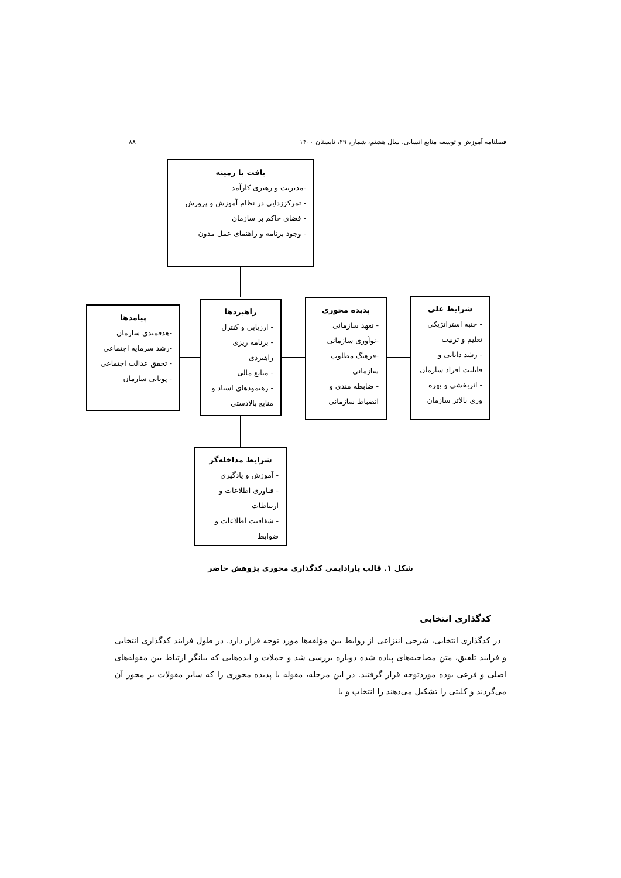فصلنامه آموزش و توسعه منابع انسانی، سال هشتم، شماره ۲۹، تابستان ۱۴۰۰ ۸۸
بافت یا زمینه
-مدیریت و رهبری کارآمد
- تمرکززدایی در نظام آموزش و پرورش
- فضای حاکم بر سازمان
- وجود برنامه و راهنمای عمل مدون
شرایط علی
- جنبه استراتژیکی تعلیم و تربیت
- رشد دانایی و قابلیت افراد سازمان
- اثربخشی و بهره وری بالاتر سازمان
پدیده محوری
- تعهد سازمانی
-نوآوری سازمانی
-فرهنگ مطلوب سازمانی
- ضابطه مندی و انضباط سازمانی
راهبردها
- ارزیابی و کنترل
- برنامه ریزی راهبردی
- منابع مالی
- رهنمودهای اسناد و منابع بالادستی
پیامدها
-هدفمندی سازمان
-رشد سرمایه اجتماعی
- تحقق عدالت اجتماعی
- پویایی سازمان
شرایط مداخله‌گر
- آموزش و یادگیری
- فناوری اطلاعات و ارتباطات
- شفافیت اطلاعات و ضوابط
شکل ۱. قالب پارادایمی کدگذاری محوری پژوهش حاضر
کدگذاری انتخابی
در کدگذاری انتخابی، شرحی انتزاعی از روابط بین مؤلفه‌ها مورد توجه قرار دارد. در طول فرایند کدگذاری انتخابی و فرایند تلفیق، متن مصاحبه‌های پیاده شده دوباره بررسی شد و جملات و ایده‌هایی که بیانگر ارتباط بین مقوله‌های اصلی و فرعی بوده موردتوجه قرار گرفتند. در این مرحله، مقوله یا پدیده محوری را که سایر مقولات بر محور آن می‌گردند و کلیتی را تشکیل می‌دهند را انتخاب و با